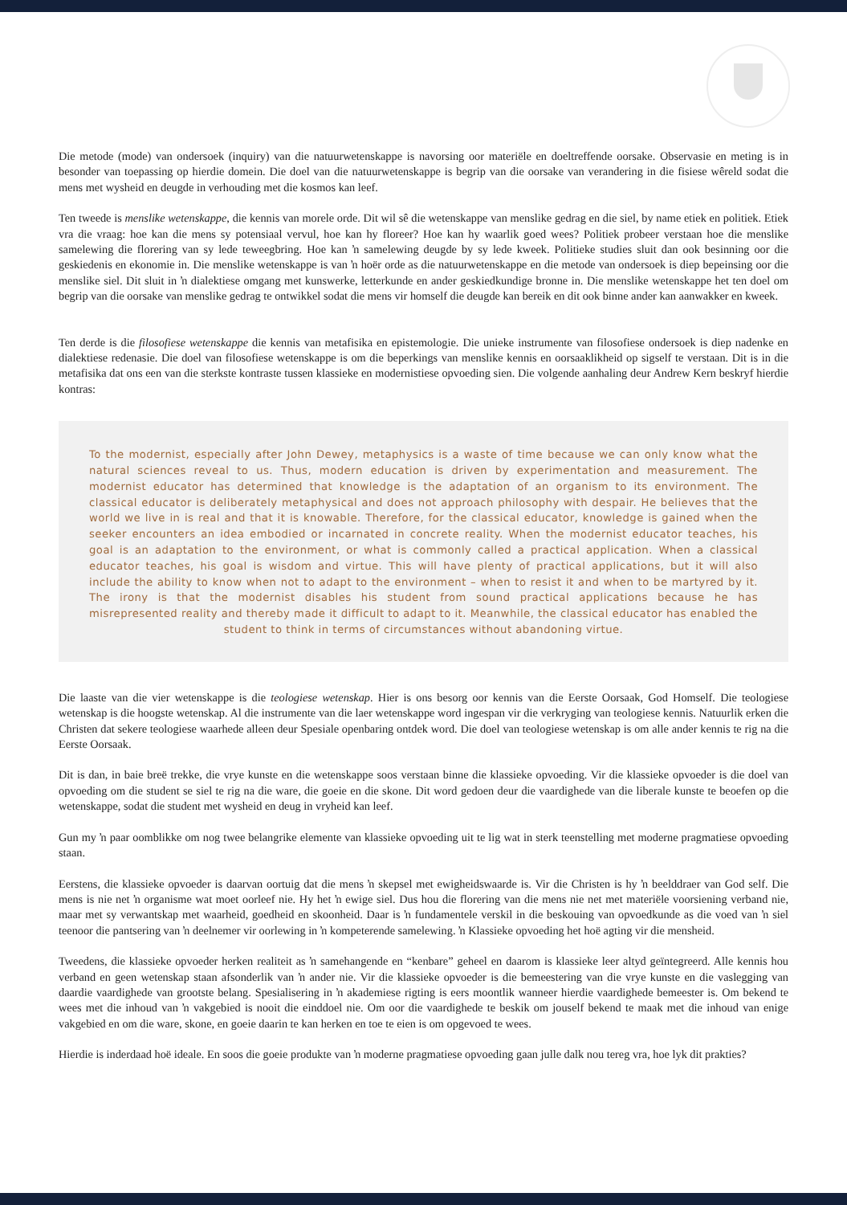Die metode (mode) van ondersoek (inquiry) van die natuurwetenskappe is navorsing oor materiële en doeltreffende oorsake. Observasie en meting is in besonder van toepassing op hierdie domein. Die doel van die natuurwetenskappe is begrip van die oorsake van verandering in die fisiese wêreld sodat die mens met wysheid en deugde in verhouding met die kosmos kan leef.
Ten tweede is menslike wetenskappe, die kennis van morele orde. Dit wil sê die wetenskappe van menslike gedrag en die siel, by name etiek en politiek. Etiek vra die vraag: hoe kan die mens sy potensiaal vervul, hoe kan hy floreer? Hoe kan hy waarlik goed wees? Politiek probeer verstaan hoe die menslike samelewing die florering van sy lede teweegbring. Hoe kan ŉ samelewing deugde by sy lede kweek. Politieke studies sluit dan ook besinning oor die geskiedenis en ekonomie in. Die menslike wetenskappe is van ŉ hoër orde as die natuurwetenskappe en die metode van ondersoek is diep bepeinsing oor die menslike siel. Dit sluit in ŉ dialektiese omgang met kunswerke, letterkunde en ander geskiedkundige bronne in. Die menslike wetenskappe het ten doel om begrip van die oorsake van menslike gedrag te ontwikkel sodat die mens vir homself die deugde kan bereik en dit ook binne ander kan aanwakker en kweek.
Ten derde is die filosofiese wetenskappe die kennis van metafisika en epistemologie. Die unieke instrumente van filosofiese ondersoek is diep nadenke en dialektiese redenasie. Die doel van filosofiese wetenskappe is om die beperkings van menslike kennis en oorsaaklikheid op sigself te verstaan. Dit is in die metafisika dat ons een van die sterkste kontraste tussen klassieke en modernistiese opvoeding sien. Die volgende aanhaling deur Andrew Kern beskryf hierdie kontras:
To the modernist, especially after John Dewey, metaphysics is a waste of time because we can only know what the natural sciences reveal to us. Thus, modern education is driven by experimentation and measurement. The modernist educator has determined that knowledge is the adaptation of an organism to its environment. The classical educator is deliberately metaphysical and does not approach philosophy with despair. He believes that the world we live in is real and that it is knowable. Therefore, for the classical educator, knowledge is gained when the seeker encounters an idea embodied or incarnated in concrete reality. When the modernist educator teaches, his goal is an adaptation to the environment, or what is commonly called a practical application. When a classical educator teaches, his goal is wisdom and virtue. This will have plenty of practical applications, but it will also include the ability to know when not to adapt to the environment – when to resist it and when to be martyred by it. The irony is that the modernist disables his student from sound practical applications because he has misrepresented reality and thereby made it difficult to adapt to it. Meanwhile, the classical educator has enabled the student to think in terms of circumstances without abandoning virtue.
Die laaste van die vier wetenskappe is die teologiese wetenskap. Hier is ons besorg oor kennis van die Eerste Oorsaak, God Homself. Die teologiese wetenskap is die hoogste wetenskap. Al die instrumente van die laer wetenskappe word ingespan vir die verkryging van teologiese kennis. Natuurlik erken die Christen dat sekere teologiese waarhede alleen deur Spesiale openbaring ontdek word. Die doel van teologiese wetenskap is om alle ander kennis te rig na die Eerste Oorsaak.
Dit is dan, in baie breë trekke, die vrye kunste en die wetenskappe soos verstaan binne die klassieke opvoeding. Vir die klassieke opvoeder is die doel van opvoeding om die student se siel te rig na die ware, die goeie en die skone. Dit word gedoen deur die vaardighede van die liberale kunste te beoefen op die wetenskappe, sodat die student met wysheid en deug in vryheid kan leef.
Gun my ŉ paar oomblikke om nog twee belangrike elemente van klassieke opvoeding uit te lig wat in sterk teenstelling met moderne pragmatiese opvoeding staan.
Eerstens, die klassieke opvoeder is daarvan oortuig dat die mens ŉ skepsel met ewigheidswaarde is. Vir die Christen is hy ŉ beelddraer van God self. Die mens is nie net ŉ organisme wat moet oorleef nie. Hy het ŉ ewige siel. Dus hou die florering van die mens nie net met materiële voorsiening verband nie, maar met sy verwantskap met waarheid, goedheid en skoonheid. Daar is ŉ fundamentele verskil in die beskouing van opvoedkunde as die voed van ŉ siel teenoor die pantsering van ŉ deelnemer vir oorlewing in ŉ kompeterende samelewing. ŉ Klassieke opvoeding het hoë agting vir die mensheid.
Tweedens, die klassieke opvoeder herken realiteit as ŉ samehangende en “kenbare” geheel en daarom is klassieke leer altyd geïntegreerd. Alle kennis hou verband en geen wetenskap staan afsonderlik van ŉ ander nie. Vir die klassieke opvoeder is die bemeestering van die vrye kunste en die vaslegging van daardie vaardighede van grootste belang. Spesialisering in ŉ akademiese rigting is eers moontlik wanneer hierdie vaardighede bemeester is. Om bekend te wees met die inhoud van ŉ vakgebied is nooit die einddoel nie. Om oor die vaardighede te beskik om jouself bekend te maak met die inhoud van enige vakgebied en om die ware, skone, en goeie daarin te kan herken en toe te eien is om opgevoed te wees.
Hierdie is inderdaad hoë ideale. En soos die goeie produkte van ŉ moderne pragmatiese opvoeding gaan julle dalk nou tereg vra, hoe lyk dit prakties?